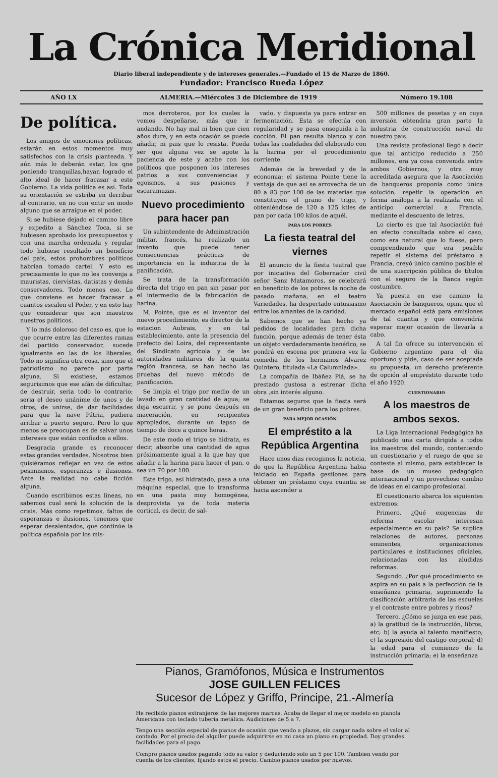La Crónica Meridional
Diario liberal independiente y de intereses generales.—Fundado el 15 de Marzo de 1860.
Fundador: Francisco Rueda López
AÑO LX ALMERIA.—Miércoles 3 de Diciembre de 1919 Número 19.108
De política.
Los amigos de emociones políticas, estarán en estos momentos muy satisfechos con la crisis planteada. Y aún más lo deberán estar, los qne poniendo tranquillas,hayan logrado el alto ideal de hacer fracasar a este Gobierno. La vida política es así. Toda su orientación se estriba en derribar al contrario, en no con entir en modo alguno que se arraigue en el poder.
Si se hubiese dejado el camino libre y expedito a Sánchez Toca, si se hubiesen aprobado los presupuestos y con una marcha ordenada y regular todo hubiese resultado en beneficio del pais, estos prohombres políticos habrian tomado cartel. Y esto es precisamente lo que no les convenja a mauristas, ciervistas, datistas y demás conservadores. Todo menos eso. Lo que conviene es hacer fracasar a cuantos escalen el Poder, y en esto hay que considerar que son maestros nuestros politicos.
Y lo más doloroso del caso es, que lo que ocurre entre las diferentes ramas del partido conservador, sucede igualmente en las de los liberales. Todo no significa otra cosa, sino que el patriotismo no parece por parte alguna. Si existiese, estamos segurisimos que ese afán de dificultar, de destruir, seria todo lo contrario; seria el deseo unánime de unos y de otros, de unirse, de dar facilidades para que la nave Pátria, pudiera arribar a puerto seguro. Pero lo que menos se preocupan es de salvar unos intereses que están confiados a ellos.
Desgracia grande es reconocer estas grandes verdades. Nosotros bien quisiéramos reflejar en vez de estos pesimismos, esperanzas e ilusiones. Ante la realidad no cabe ficción alguna.
Cuando escribimos estas líneas, no sabemos cual será la solución de la crisis. Más como repetimos, faltos de esperanzas e ilusiones, tenemos que esperar desalentados, que continúe la política española por los mis-
mos derroteros, por los cuales la vemos despeñarse, más que ir andando. No hay mal ni bien que cien años dure, y en esta ocasión se puede añadir, ni pais que lo resista. Pueda ser que alguna vez se agote la paciencia de este y acabe con los políticos que posponen los intereses patrios a sus conveniencias y egoismos, a sus pasiones y escaramuzas.
Nuevo procedimiento para hacer pan
Un subintendente de Administración militar, francés, ha realizado un invento que puede tener consecuencias prácticas de importancia en la industria de la panificación.
Se trata de la transformación directa del trigo en pan sin pasar por el intermedio de la fabricación de harina.
M. Pointe, que es el inventor del nuevo procedimiento, es director de la estacion Aubrais, y en tal establecimiento, ante la presencia del prefecto del Loira, del representante del Sindicato agrícola y de las autoridades militares de la quinta región francesa, se han hecho las pruebas del nuevo método de panificación.
Se limpia el trigo por medio de un lavado en gran cantidad de agua; se deja escurrir, y se pone después en maceración, en recipientes apropiados, durante un lapso de tiempo de doce a quince horas.
De este modo el trigo se hidrata, es decir, absorbe una cantidad de agua próximamente igual a la que hay que añadir a la harina para hacer el pan, o sea un 70 por 100.
Este trigo, así hidratado, pasa a una máquina especial, que lo transforma en una pasta muy homogénea, desprovista ya de toda materia cortical, es decir, de sal-
vado, y dispuesta ya para entrar en fermentación. Esta se efectúa con regularidad y se pasa enseguida a la cocción. El pan resulta blanco y con todas las cualidades del elaborado con la harina por el procedimiento corriente.
Además de la brevedad y de la economia; el sistema Pointe tiene la ventaja de que asi se arrovecha de un 80 a 83 por 100 de las materias que constituyen el grano de trigo, y obteniéndose de 120 a 125 ktles de pan por cada 100 kilos de aquél.
PARA LOS POBRES
La fiesta teatral del viernes
El anuncio de la fiesta teatral que por iniciativa del Gobernador civil señor Sanz Matamoros, se celebrará en beneficio de los pobres la noche de pasado mañana, en el teatro Variedades, ha despertado entusiasmo entre los amantes de la caridad.
Sabemos que se han hecho ya pedidos de localidades para dicha función, porque además de tener ésta un objeto verdaderamente benéfico, se pondrá en escena por primera vez la comedia de los hermanos Alvarez Quintero, titulada «La Calumniada».
La compañía de Ibáñez Plá, se ha prestado gustosa a estrenar dicha obra ,sin interés alguno.
Estamos seguros que la fiesta será de un gran beneficio para los pobres.
PARA MEJOR OCASIÓN
El empréstito a la República Argentina
Hace unos dias recogimos la noticia, de que la República Argentina habia iniciado en España gestiones para obtener un préstamo cuya cuantia se hacia ascender a
500 millones de pesetas y en cuya inversión obtendria gran parte la industria de construcción naval de nuestro pais.
Una revista profesional llegó a decir que tal anticipo reducido a 250 millones, era ya cosa convenida entre ambos Gobiernos, y otra muy acreditada asegura que la Asociación de banqueros proponia como única solución, repetir la operación en forma análoga a la realizada con el anticipo comercial a Francia, mediante el descuento de letras.
Lo cierto es que tal Asociación fué en efecto consultada sobre el caso, como era natural que lo fuese, pero comprendiendo que era posible repetir el sistema del préstamo a Francia, creyó único camino posible el de una suscripción pública de títulos con el seguro de la Banca según costumbre.
Ya puesta en ese camino la Asociación de banqueros, opina que el mercado español está para emisiones de tal cuantia y que convendría esperar mejor ocasión de llevarla a cabo.
A tal fin ofrece su intervención el Gobierno argentino para el dia oportuno y pide, caso de ser aceptada su propuesta, un derecho preferente de opción al empréstito durante todo el año 1920.
CUESTIONARIO
A los maestros de ambos sexos.
La Liga Internacional Pedagógica ha publicado una carta dirigida a todos los maestros del mundo, conteniendo un cuestionario y el ruego de que se conteste al mismo, para establecer la base de un museo pedagógico internacional y un provechoso cambio de ideas en el campo profesional.
El cuestionario abarca los siguientes extremos:
Primero. ¿Qué exigencias de reforma escolar interesan especialmente en su pais? Se suplica relaciones de autores, personas eminentes, organizaciones particulares e instituciones oficiales, relacionadas con las aludidas reformas.
Segundo. ¿Por qué procedimiento se aspira en su pais a la perfección de la enseñanza primaria, suprimiendo la clasificación arbitraria de las escuelas y el contraste entre pobres y ricos?
Tercero. ¿Cómo se juzga en ese pais, a) la gratitud de la instrucción, libros, etc; b) la ayuda al talento manifiesto; c) la supresión del castigo corporal; d) la edad para el comienzo de la instrucción primaria; e) la enseñanza
Pianos, Gramófonos, Música e Instrumentos
JOSE GUILLEN FELICES
Sucesor de López y Griffo, Principe, 21.-Almería
He recibido pianos extranjeros de las mejores marcas. Acaba de llegar el mejor modelo en pianola Americana con teclado tuberia metálica. Audiciones de 5 a 7.
Tengo una sección especial de pianos de ocasión que vendo a plazos, sin cargar nada sobre el valor al contado. Por el precio del alquiler puede adquirirse en mi casa un piano en propiedad. Doy grandes facilidades para el pago.
Compro pianos usados pagando todo su valor y deduciendo solo un 5 por 100. Tambien vendo por cuenta de los clientes, fijando estos el precio. Cambio pianos usados por nuevos.